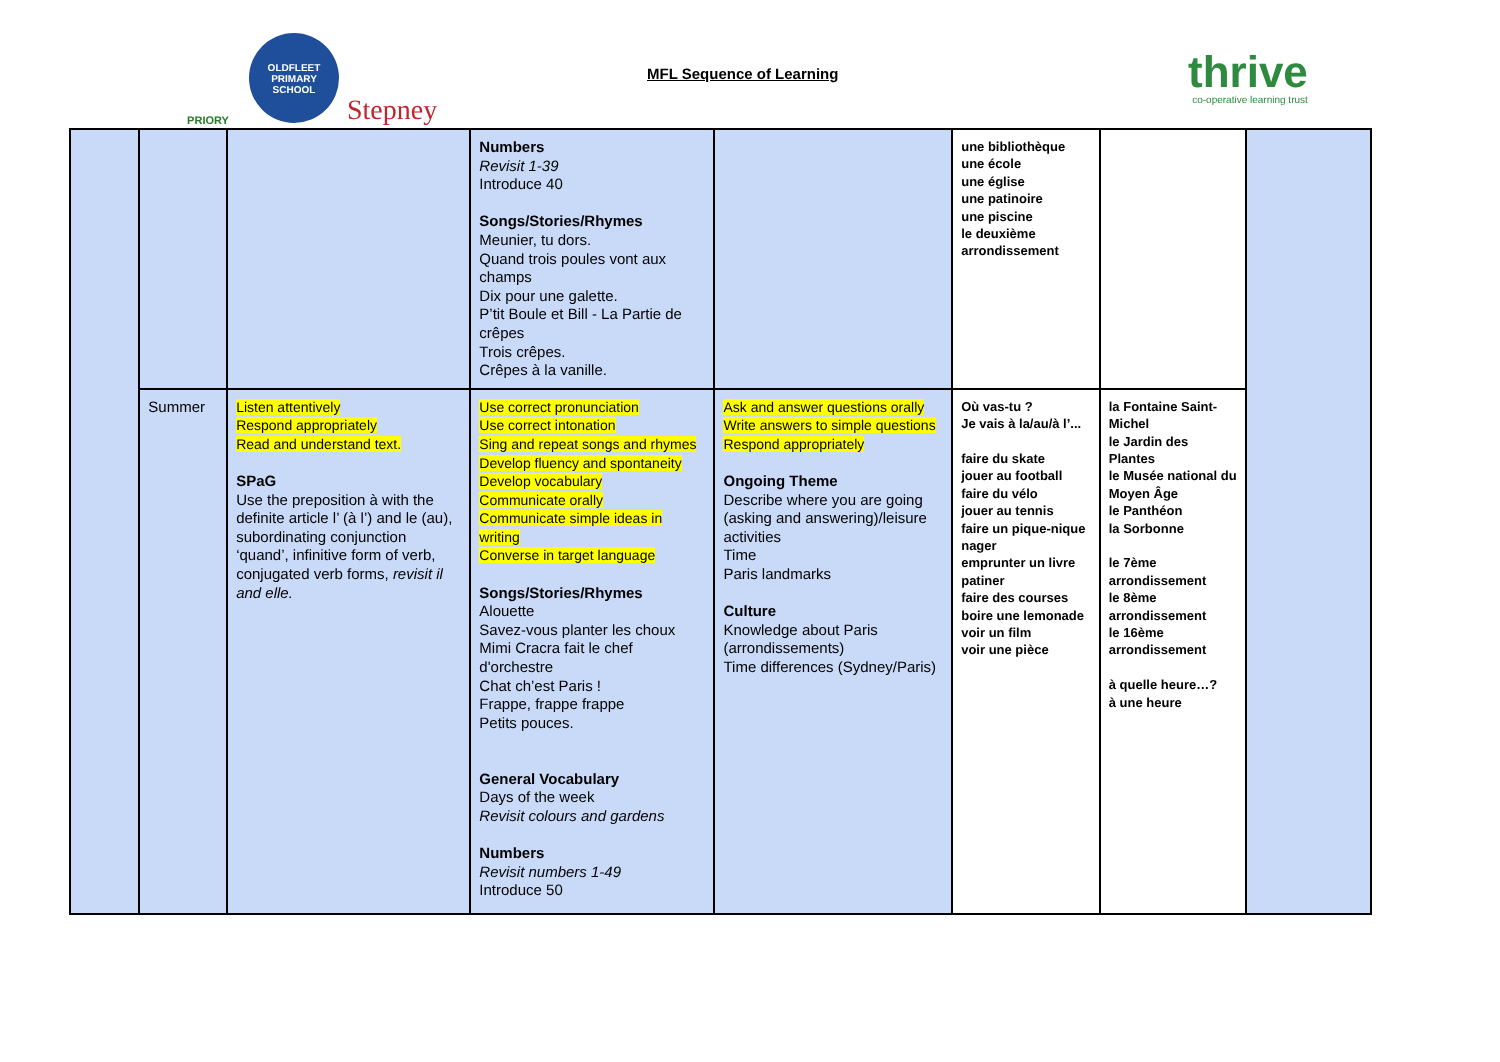PRIORY
OLDFLEET
PRIMARY SCHOOL
Stepney
MFL Sequence of Learning
thrive
co-operative learning trust
| | | | Numbers Revisit 1-39 Introduce 40 Songs/Stories/Rhymes Meunier, tu dors. Quand trois poules vont aux champs Dix pour une galette. P’tit Boule et Bill - La Partie de crêpes Trois crêpes. Crêpes à la vanille. | | une bibliothèque une école une église une patinoire une piscine le deuxième arrondissement | | |
| | Summer | Listen attentively Respond appropriately Read and understand text. SPaG Use the preposition à with the definite article l’ (à l’) and le (au), subordinating conjunction ‘quand’, infinitive form of verb, conjugated verb forms, revisit il and elle. | Use correct pronunciation Use correct intonation Sing and repeat songs and rhymes Develop fluency and spontaneity Develop vocabulary Communicate orally Communicate simple ideas in writing Converse in target language Songs/Stories/Rhymes Alouette Savez-vous planter les choux Mimi Cracra fait le chef d'orchestre Chat ch’est Paris ! Frappe, frappe frappe Petits pouces. General Vocabulary Days of the week Revisit colours and gardens Numbers Revisit numbers 1-49 Introduce 50 | Ask and answer questions orally Write answers to simple questions Respond appropriately Ongoing Theme Describe where you are going (asking and answering)/leisure activities Time Paris landmarks Culture Knowledge about Paris (arrondissements) Time differences (Sydney/Paris) | Où vas-tu ? Je vais à la/au/à l’... faire du skate jouer au football faire du vélo jouer au tennis faire un pique-nique nager emprunter un livre patiner faire des courses boire une lemonade voir un film voir une pièce | la Fontaine Saint-Michel le Jardin des Plantes le Musée national du Moyen Âge le Panthéon la Sorbonne le 7ème arrondissement le 8ème arrondissement le 16ème arrondissement à quelle heure…? à une heure | |